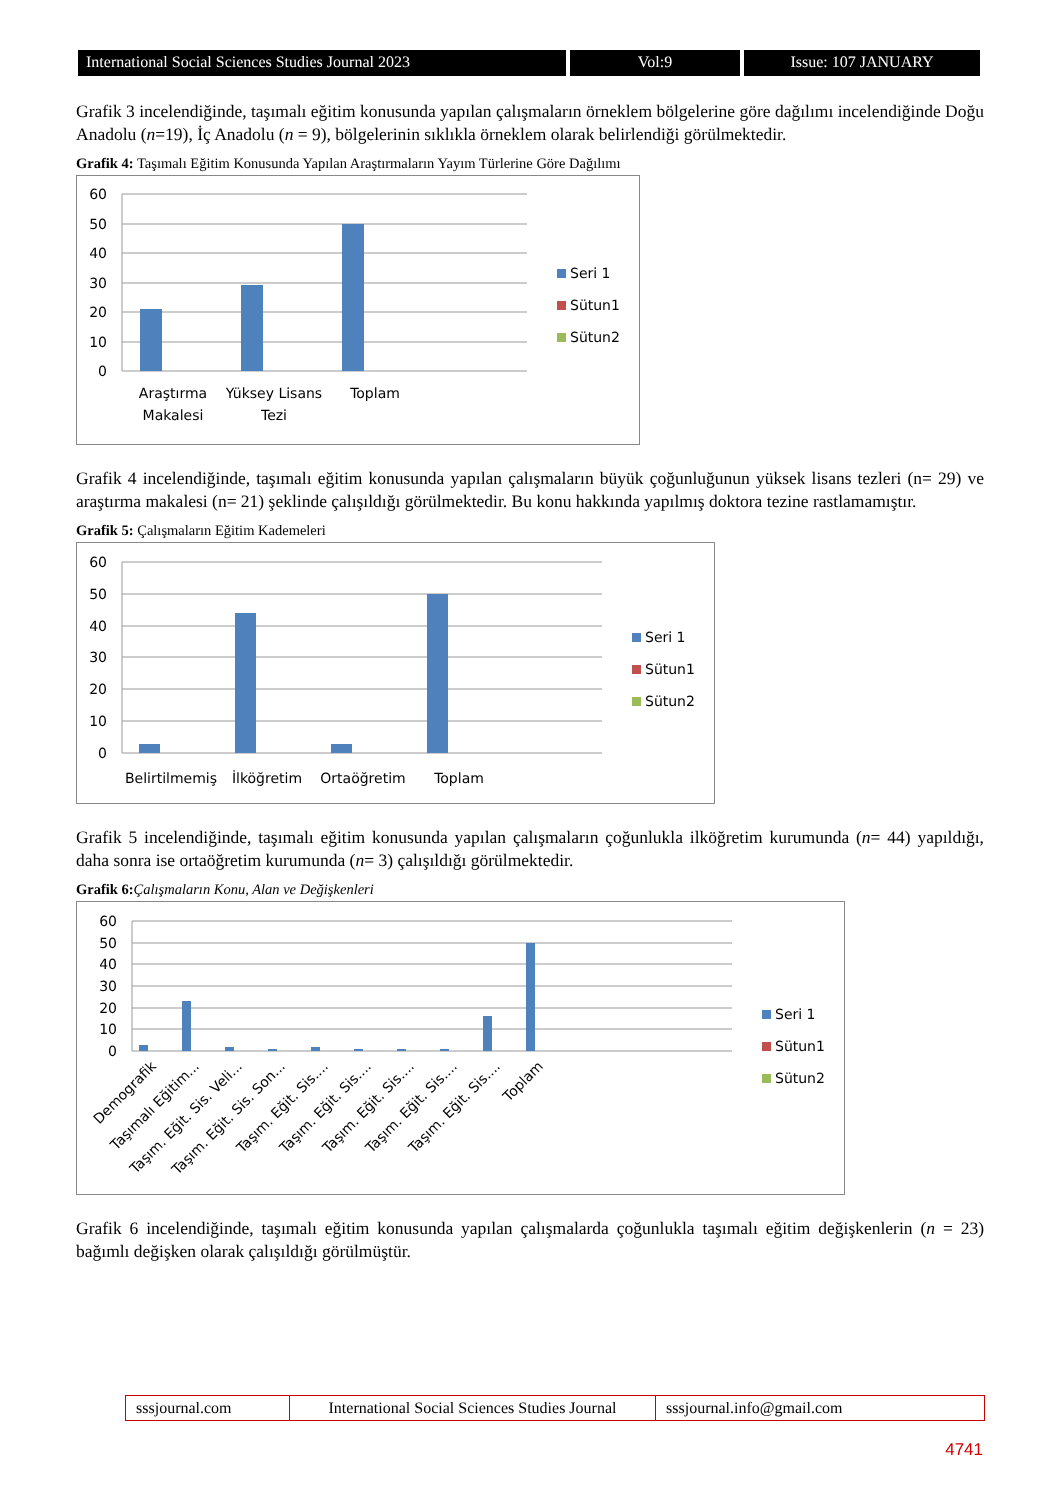International Social Sciences Studies Journal 2023
Vol:9 Issue: 107 JANUARY
Grafik 3 incelendiğinde, taşımalı eğitim konusunda yapılan çalışmaların örneklem bölgelerine göre dağılımı incelendiğinde Doğu Anadolu (n=19), İç Anadolu (n = 9), bölgelerinin sıklıkla örneklem olarak belirlendiği görülmektedir.
Grafik 4: Taşımalı Eğitim Konusunda Yapılan Araştırmaların Yayım Türlerine Göre Dağılımı
60
50
40
30
20
10
0
Araştırma
Makalesi
Yüksey Lisans
Tezi
Toplam
Seri 1
Sütun1
Sütun2
Grafik 4 incelendiğinde, taşımalı eğitim konusunda yapılan çalışmaların büyük çoğunluğunun yüksek lisans tezleri (n= 29) ve araştırma makalesi (n= 21) şeklinde çalışıldığı görülmektedir. Bu konu hakkında yapılmış doktora tezine rastlamamıştır.
Grafik 5: Çalışmaların Eğitim Kademeleri
60
50
40
30
20
10
0
Belirtilmemiş
İlköğretim
Ortaöğretim
Toplam
Seri 1
Sütun1
Sütun2
Grafik 5 incelendiğinde, taşımalı eğitim konusunda yapılan çalışmaların çoğunlukla ilköğretim kurumunda (n= 44) yapıldığı, daha sonra ise ortaöğretim kurumunda (n= 3) çalışıldığı görülmektedir.
Grafik 6: Çalışmaların Konu, Alan ve Değişkenleri
60
50
40
30
20
10
0
Demografik
Taşımalı Eğitim...
Taşım. Eğit. Sis. Veli...
Taşım. Eğit. Sis. Son...
Taşım. Eğit. Sis....
Taşım. Eğit. Sis....
Taşım. Eğit. Sis....
Taşım. Eğit. Sis....
Taşım. Eğit. Sis....
Toplam
Seri 1
Sütun1
Sütun2
Grafik 6 incelendiğinde, taşımalı eğitim konusunda yapılan çalışmalarda çoğunlukla taşımalı eğitim değişkenlerin (n = 23) bağımlı değişken olarak çalışıldığı görülmüştür.
sssjournal.com International Social Sciences Studies Journal
sssjournal.info@gmail.com
4741